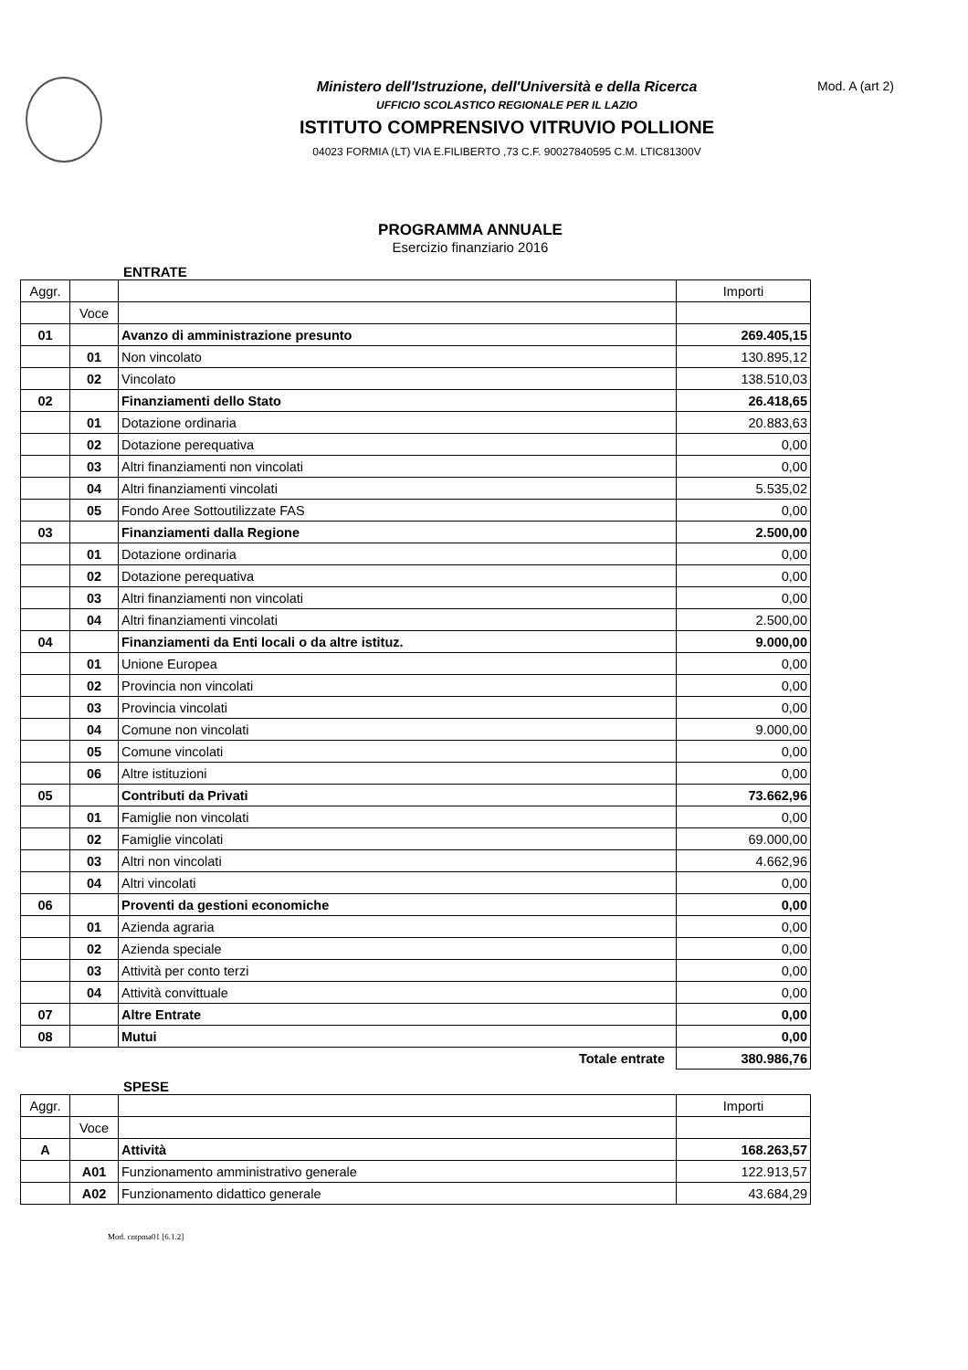Ministero dell'Istruzione, dell'Università e della Ricerca
UFFICIO SCOLASTICO REGIONALE PER IL LAZIO
ISTITUTO COMPRENSIVO VITRUVIO POLLIONE
04023 FORMIA (LT) VIA E.FILIBERTO ,73 C.F. 90027840595 C.M. LTIC81300V
Mod. A (art 2)
PROGRAMMA ANNUALE
Esercizio finanziario 2016
ENTRATE
| Aggr. | | | Importi |
| | Voce | | |
| 01 | | Avanzo di amministrazione presunto | 269.405,15 |
| | 01 | Non vincolato | 130.895,12 |
| | 02 | Vincolato | 138.510,03 |
| 02 | | Finanziamenti dello Stato | 26.418,65 |
| | 01 | Dotazione ordinaria | 20.883,63 |
| | 02 | Dotazione perequativa | 0,00 |
| | 03 | Altri finanziamenti non vincolati | 0,00 |
| | 04 | Altri finanziamenti vincolati | 5.535,02 |
| | 05 | Fondo Aree Sottoutilizzate FAS | 0,00 |
| 03 | | Finanziamenti dalla Regione | 2.500,00 |
| | 01 | Dotazione ordinaria | 0,00 |
| | 02 | Dotazione perequativa | 0,00 |
| | 03 | Altri finanziamenti non vincolati | 0,00 |
| | 04 | Altri finanziamenti vincolati | 2.500,00 |
| 04 | | Finanziamenti da Enti locali o da altre istituz. | 9.000,00 |
| | 01 | Unione Europea | 0,00 |
| | 02 | Provincia non vincolati | 0,00 |
| | 03 | Provincia vincolati | 0,00 |
| | 04 | Comune non vincolati | 9.000,00 |
| | 05 | Comune vincolati | 0,00 |
| | 06 | Altre istituzioni | 0,00 |
| 05 | | Contributi da Privati | 73.662,96 |
| | 01 | Famiglie non vincolati | 0,00 |
| | 02 | Famiglie vincolati | 69.000,00 |
| | 03 | Altri non vincolati | 4.662,96 |
| | 04 | Altri vincolati | 0,00 |
| 06 | | Proventi da gestioni economiche | 0,00 |
| | 01 | Azienda agraria | 0,00 |
| | 02 | Azienda speciale | 0,00 |
| | 03 | Attività per conto terzi | 0,00 |
| | 04 | Attività convittuale | 0,00 |
| 07 | | Altre Entrate | 0,00 |
| 08 | | Mutui | 0,00 |
| Totale entrate | | | 380.986,76 |
SPESE
| Aggr. | | | Importi |
| | Voce | | |
| A | | Attività | 168.263,57 |
| | A01 | Funzionamento amministrativo generale | 122.913,57 |
| | A02 | Funzionamento didattico generale | 43.684,29 |
Mod. cntpma01 [6.1.2]